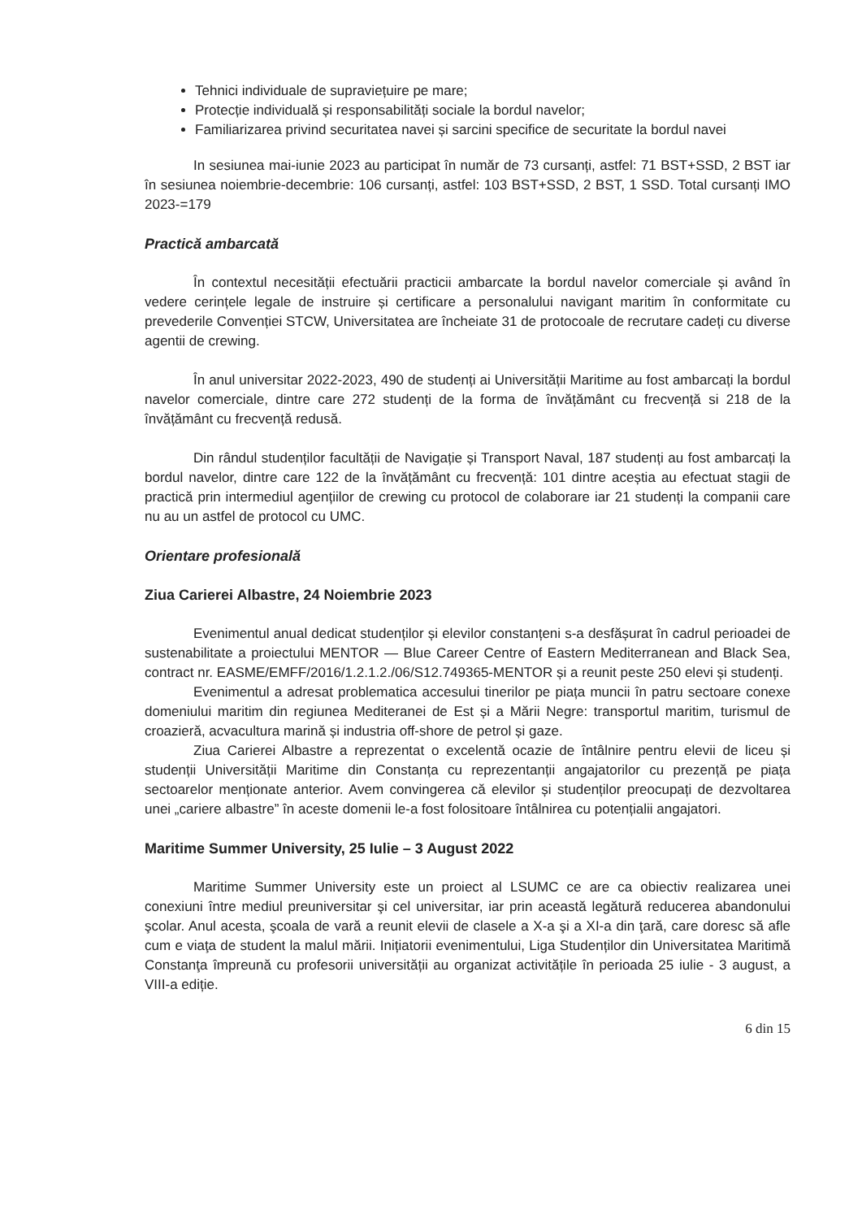Tehnici individuale de supraviețuire pe mare;
Protecție individuală și responsabilități sociale la bordul navelor;
Familiarizarea privind securitatea navei și sarcini specifice de securitate la bordul navei
In sesiunea mai-iunie 2023 au participat în număr de 73 cursanți, astfel: 71 BST+SSD, 2 BST iar în sesiunea noiembrie-decembrie: 106 cursanți, astfel: 103 BST+SSD, 2 BST, 1 SSD. Total cursanți IMO 2023-=179
Practică ambarcată
În contextul necesității efectuării practicii ambarcate la bordul navelor comerciale și având în vedere cerințele legale de instruire și certificare a personalului navigant maritim în conformitate cu prevederile Convenției STCW, Universitatea are încheiate 31 de protocoale de recrutare cadeți cu diverse agentii de crewing.
În anul universitar 2022-2023, 490 de studenți ai Universității Maritime au fost ambarcați la bordul navelor comerciale, dintre care 272 studenți de la forma de învățământ cu frecvență si 218 de la învățământ cu frecvență redusă.
Din rândul studenților facultății de Navigație și Transport Naval, 187 studenți au fost ambarcați la bordul navelor, dintre care 122 de la învățământ cu frecvență: 101 dintre aceștia au efectuat stagii de practică prin intermediul agențiilor de crewing cu protocol de colaborare iar 21 studenți la companii care nu au un astfel de protocol cu UMC.
Orientare profesională
Ziua Carierei Albastre, 24 Noiembrie 2023
Evenimentul anual dedicat studenților și elevilor constanțeni s-a desfășurat în cadrul perioadei de sustenabilitate a proiectului MENTOR — Blue Career Centre of Eastern Mediterranean and Black Sea, contract nr. EASME/EMFF/2016/1.2.1.2./06/S12.749365-MENTOR și a reunit peste 250 elevi și studenți.
Evenimentul a adresat problematica accesului tinerilor pe piața muncii în patru sectoare conexe domeniului maritim din regiunea Mediteranei de Est și a Mării Negre: transportul maritim, turismul de croazieră, acvacultura marină și industria off-shore de petrol și gaze.
Ziua Carierei Albastre a reprezentat o excelentă ocazie de întâlnire pentru elevii de liceu și studenții Universității Maritime din Constanța cu reprezentanții angajatorilor cu prezență pe piața sectoarelor menționate anterior. Avem convingerea că elevilor și studenților preocupați de dezvoltarea unei „cariere albastre” în aceste domenii le-a fost folositoare întâlnirea cu potențialii angajatori.
Maritime Summer University, 25 Iulie – 3 August 2022
Maritime Summer University este un proiect al LSUMC ce are ca obiectiv realizarea unei conexiuni între mediul preuniversitar şi cel universitar, iar prin această legătură reducerea abandonului şcolar. Anul acesta, şcoala de vară a reunit elevii de clasele a X-a şi a XI-a din ţară, care doresc să afle cum e viaţa de student la malul mării. Inițiatorii evenimentului, Liga Studenților din Universitatea Maritimă Constanţa împreună cu profesorii universității au organizat activitățile în perioada 25 iulie - 3 august, a VIII-a ediție.
6 din 15